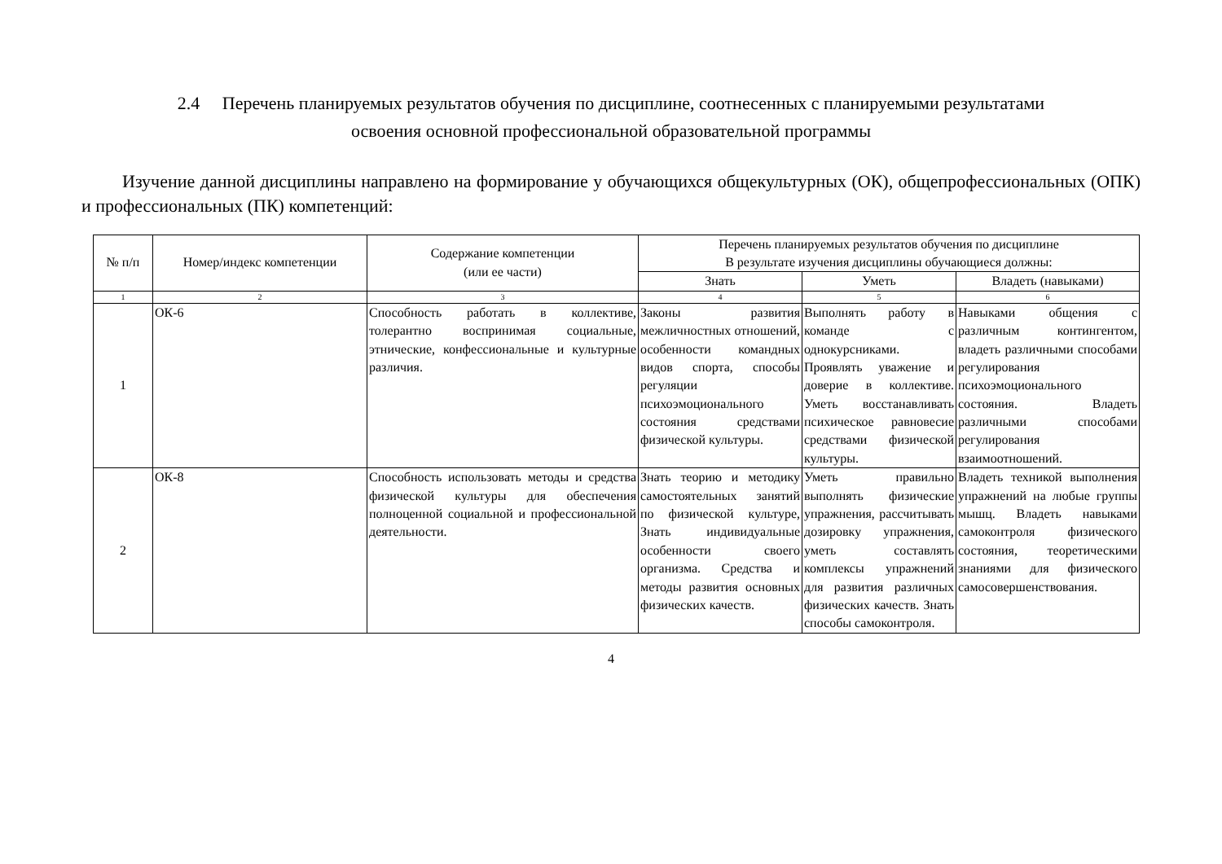2.4 Перечень планируемых результатов обучения по дисциплине, соотнесенных с планируемыми результатами
освоения основной профессиональной образовательной программы
Изучение данной дисциплины направлено на формирование у обучающихся общекультурных (ОК), общепрофессиональных (ОПК) и профессиональных (ПК) компетенций:
| № п/п | Номер/индекс компетенции | Содержание компетенции (или ее части) | Перечень планируемых результатов обучения по дисциплине В результате изучения дисциплины обучающиеся должны: | | |
| --- | --- | --- | --- | --- | --- |
| | | | Знать | Уметь | Владеть (навыками) |
| 1 | 2 | 3 | 4 | 5 | 6 |
| 1 | ОК-6 | Способность работать в коллективе, толерантно воспринимая социальные, этнические, конфессиональные и культурные различия. | Законы развития межличностных отношений, особенности командных видов спорта, способы регуляции психоэмоционального состояния средствами физической культуры. | Выполнять работу в команде с однокурсниками. Проявлять уважение и доверие в коллективе. Уметь восстанавливать психическое равновесие средствами физической культуры. | Навыками общения с различным контингентом, владеть различными способами регулирования психоэмоционального состояния. Владеть различными способами регулирования взаимоотношений. |
| 2 | ОК-8 | Способность использовать методы и средства физической культуры для обеспечения полноценной социальной и профессиональной деятельности. | Знать теорию и методику самостоятельных занятий по физической культуре, Знать индивидуальные особенности своего организма. Средства и методы развития основных физических качеств. | Уметь правильно выполнять физические упражнения, рассчитывать дозировку упражнения, уметь составлять комплексы упражнений для развития различных физических качеств. Знать способы самоконтроля. | Владеть техникой выполнения упражнений на любые группы мышц. Владеть навыками самоконтроля физического состояния, теоретическими знаниями для физического самосовершенствования. |
4